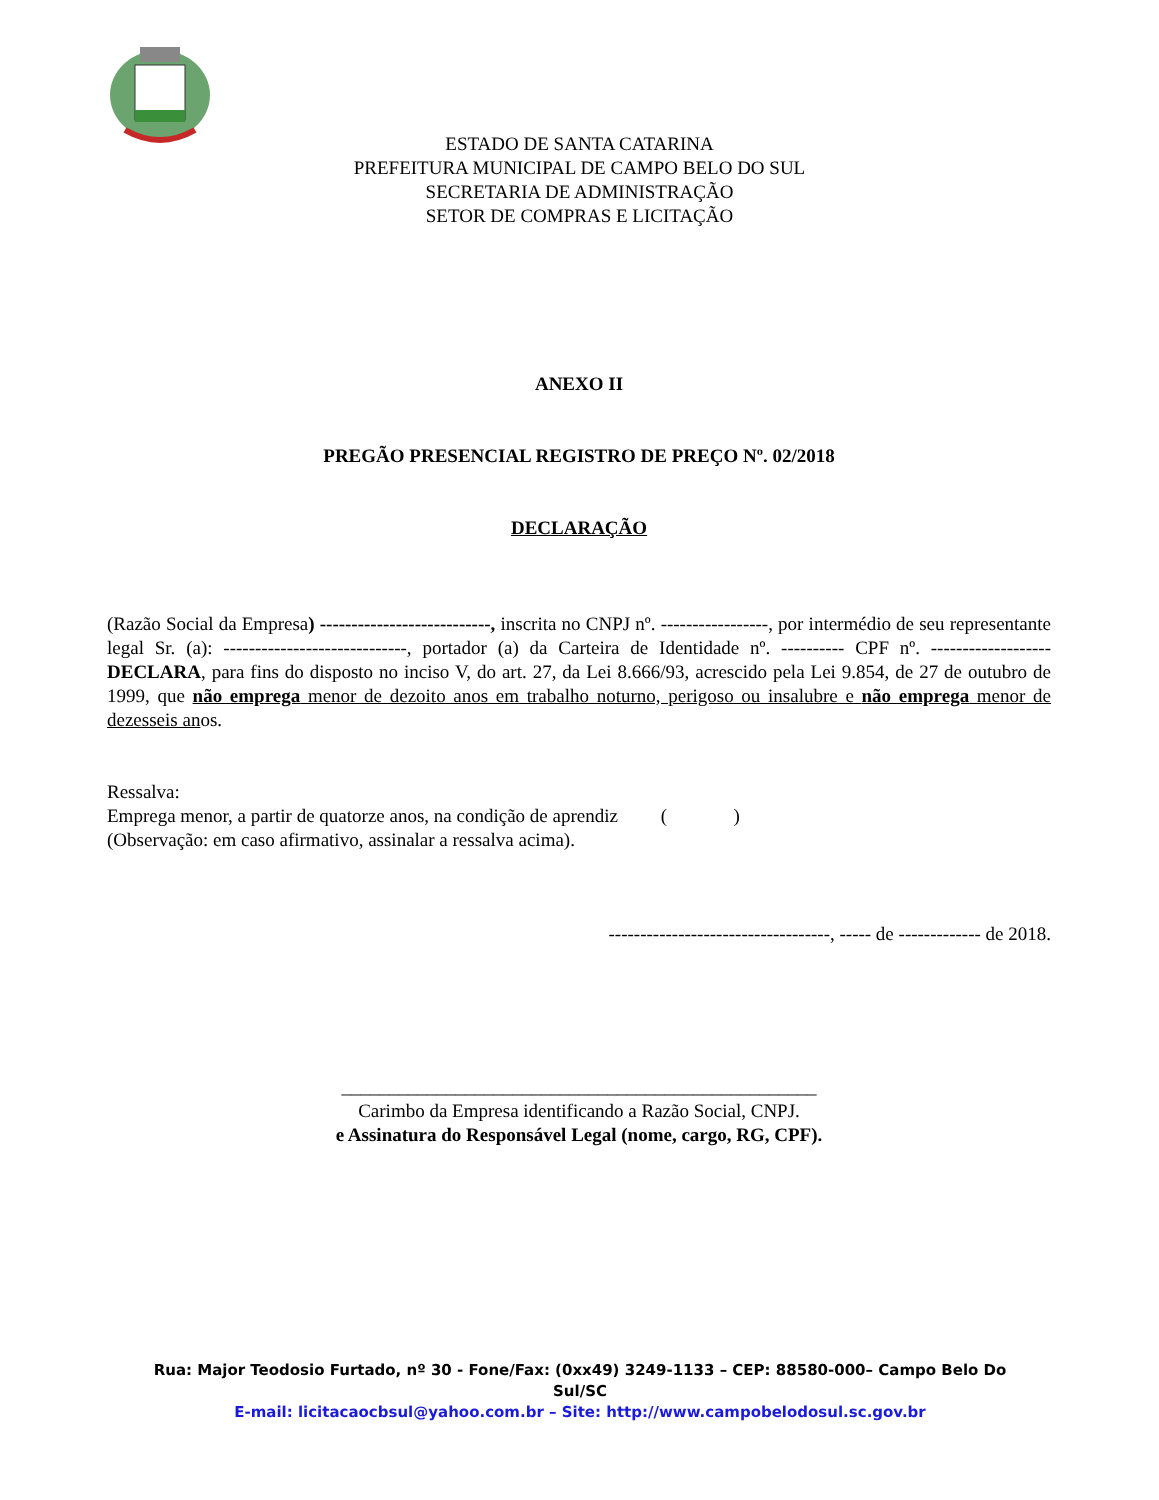ESTADO DE SANTA CATARINA
PREFEITURA MUNICIPAL DE CAMPO BELO DO SUL
SECRETARIA DE ADMINISTRAÇÃO
SETOR DE COMPRAS E LICITAÇÃO
ANEXO II
PREGÃO PRESENCIAL REGISTRO DE PREÇO Nº. 02/2018
DECLARAÇÃO
(Razão Social da Empresa) ---------------------------, inscrita no CNPJ nº. -----------------, por intermédio de seu representante legal Sr. (a): -----------------------------, portador (a) da Carteira de Identidade nº. ---------- CPF nº. ------------------- DECLARA, para fins do disposto no inciso V, do art. 27, da Lei 8.666/93, acrescido pela Lei 9.854, de 27 de outubro de 1999, que não emprega menor de dezoito anos em trabalho noturno, perigoso ou insalubre e não emprega menor de dezesseis anos.
Ressalva:
Emprega menor, a partir de quatorze anos, na condição de aprendiz ( )
(Observação: em caso afirmativo, assinalar a ressalva acima).
-----------------------------------, ----- de ------------- de 2018.
__________________________________________________
Carimbo da Empresa identificando a Razão Social, CNPJ.
e Assinatura do Responsável Legal (nome, cargo, RG, CPF).
Rua: Major Teodosio Furtado, nº 30 - Fone/Fax: (0xx49) 3249-1133 – CEP: 88580-000– Campo Belo Do Sul/SC
E-mail: licitacaocbsul@yahoo.com.br – Site: http://www.campobelodosul.sc.gov.br